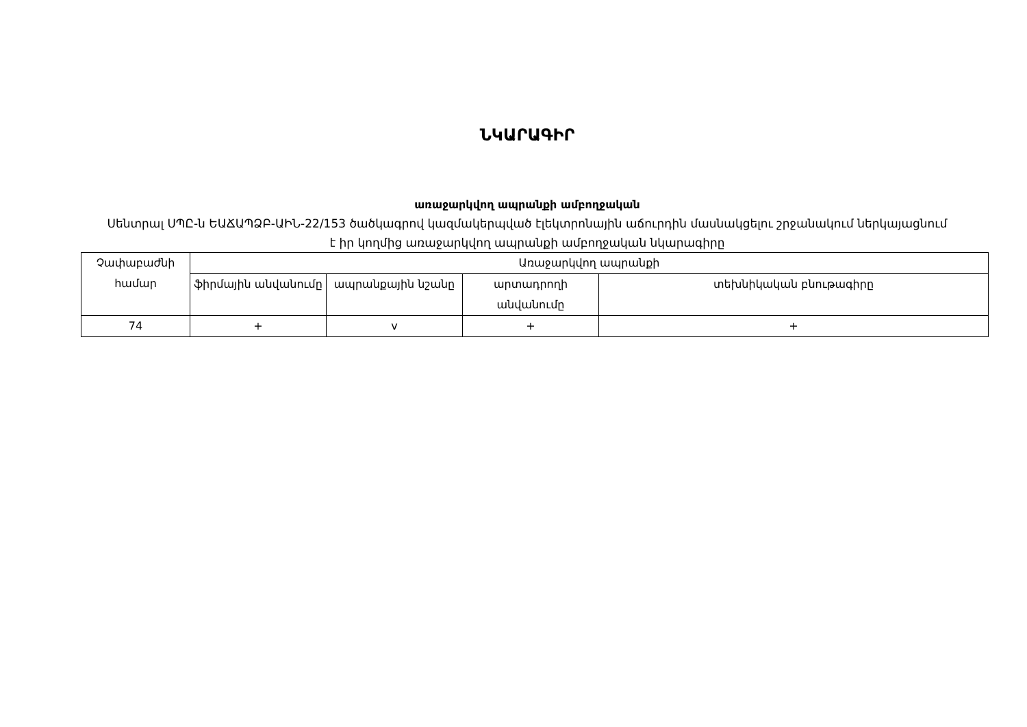ՆԿԱՐԱԳԻՐ
առաջարկվող ապրանքի ամբողջական
Սենտրալ ՍՊԸ-ն ԵԱՃԱՊՁԲ-ԱԻՆ-22/153 ծածկագրով կազմակերպված էլեկտրոնային աճուրդին մասնակցելու շրջանակում ներկայացնում է իր կողմից առաջարկվող ապրանքի ամբողջական նկարագիրը
| Չափաբաժնի համար | Առաջարկվող ապրանքի | | | |
| --- | --- | --- | --- | --- |
| | ֆիրմային անվանումը | ապրանքային նշանը | արտադրողի անվանումը | տեխնիկական բնութագիրը |
| 74 | + | v | + | + |